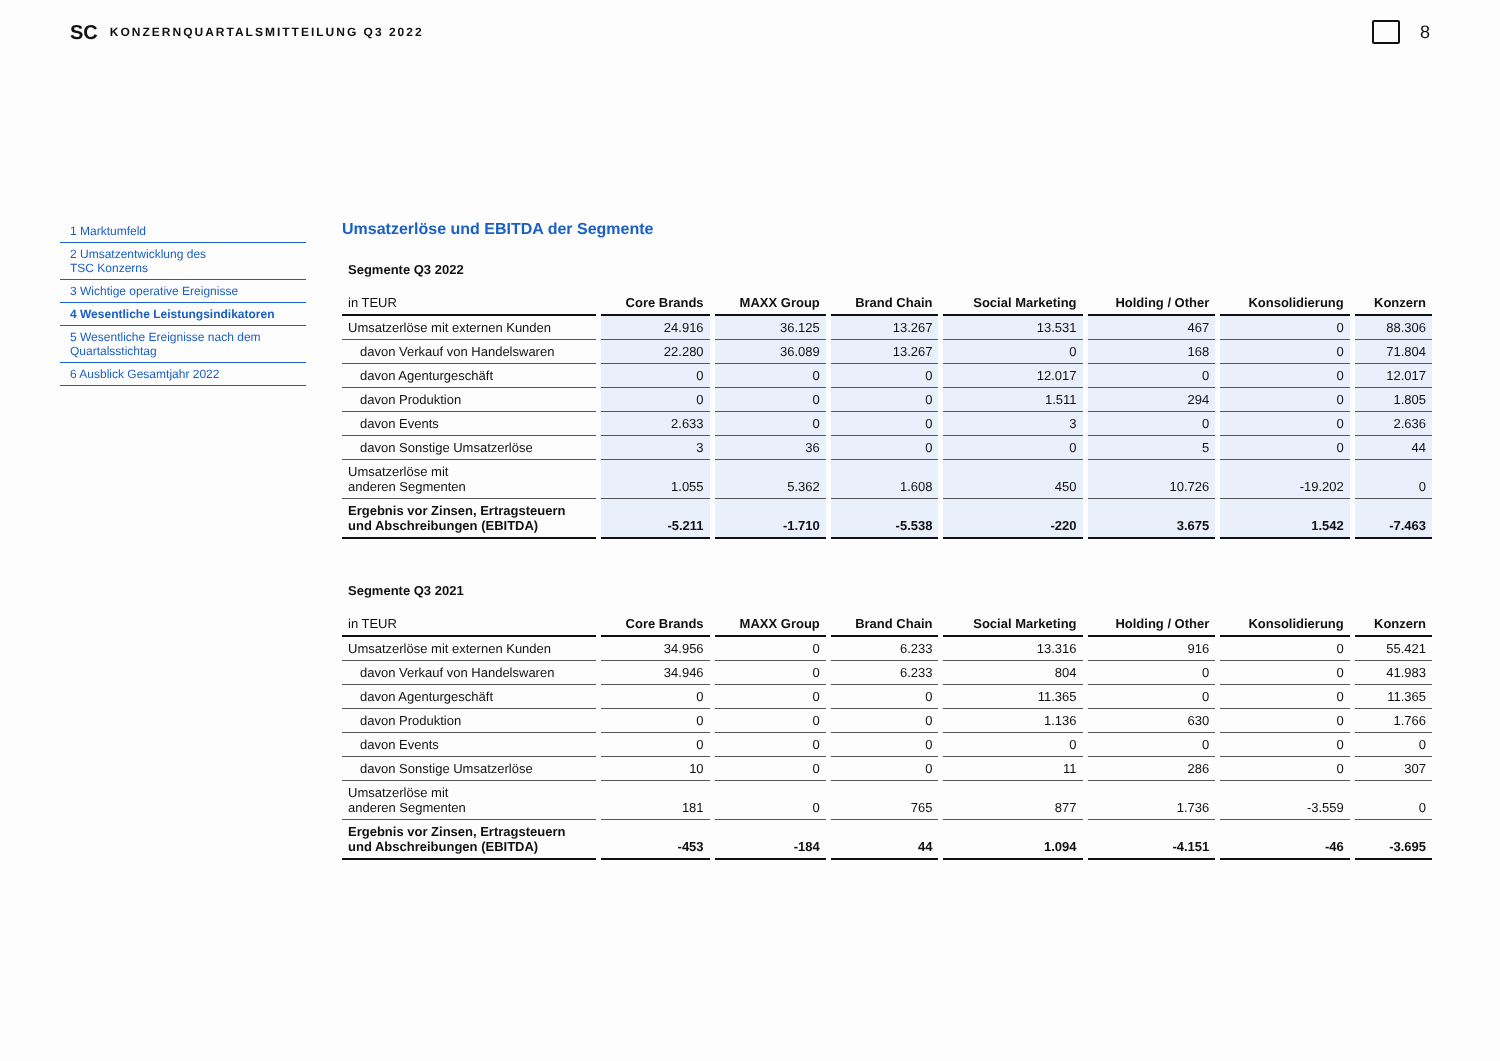SC KONZERNQUARTALSMITTEILUNG Q3 2022 8
1 Marktumfeld
2 Umsatzentwicklung des
TSC Konzerns
3 Wichtige operative Ereignisse
4 Wesentliche Leistungsindikatoren
5 Wesentliche Ereignisse nach dem
Quartalsstichtag
6 Ausblick Gesamtjahr 2022
Umsatzerlöse und EBITDA der Segmente
| Segmente Q3 2022 | | | | | | | |
| in TEUR | Core Brands | MAXX Group | Brand Chain | Social Marketing | Holding / Other | Konsolidierung | Konzern |
| Umsatzerlöse mit externen Kunden | 24.916 | 36.125 | 13.267 | 13.531 | 467 | 0 | 88.306 |
| davon Verkauf von Handelswaren | 22.280 | 36.089 | 13.267 | 0 | 168 | 0 | 71.804 |
| davon Agenturgeschäft | 0 | 0 | 0 | 12.017 | 0 | 0 | 12.017 |
| davon Produktion | 0 | 0 | 0 | 1.511 | 294 | 0 | 1.805 |
| davon Events | 2.633 | 0 | 0 | 3 | 0 | 0 | 2.636 |
| davon Sonstige Umsatzerlöse | 3 | 36 | 0 | 0 | 5 | 0 | 44 |
| Umsatzerlöse mit anderen Segmenten | 1.055 | 5.362 | 1.608 | 450 | 10.726 | -19.202 | 0 |
| Ergebnis vor Zinsen, Ertragsteuern und Abschreibungen (EBITDA) | -5.211 | -1.710 | -5.538 | -220 | 3.675 | 1.542 | -7.463 |
| Segmente Q3 2021 | | | | | | | |
| in TEUR | Core Brands | MAXX Group | Brand Chain | Social Marketing | Holding / Other | Konsolidierung | Konzern |
| Umsatzerlöse mit externen Kunden | 34.956 | 0 | 6.233 | 13.316 | 916 | 0 | 55.421 |
| davon Verkauf von Handelswaren | 34.946 | 0 | 6.233 | 804 | 0 | 0 | 41.983 |
| davon Agenturgeschäft | 0 | 0 | 0 | 11.365 | 0 | 0 | 11.365 |
| davon Produktion | 0 | 0 | 0 | 1.136 | 630 | 0 | 1.766 |
| davon Events | 0 | 0 | 0 | 0 | 0 | 0 | 0 |
| davon Sonstige Umsatzerlöse | 10 | 0 | 0 | 11 | 286 | 0 | 307 |
| Umsatzerlöse mit anderen Segmenten | 181 | 0 | 765 | 877 | 1.736 | -3.559 | 0 |
| Ergebnis vor Zinsen, Ertragsteuern und Abschreibungen (EBITDA) | -453 | -184 | 44 | 1.094 | -4.151 | -46 | -3.695 |